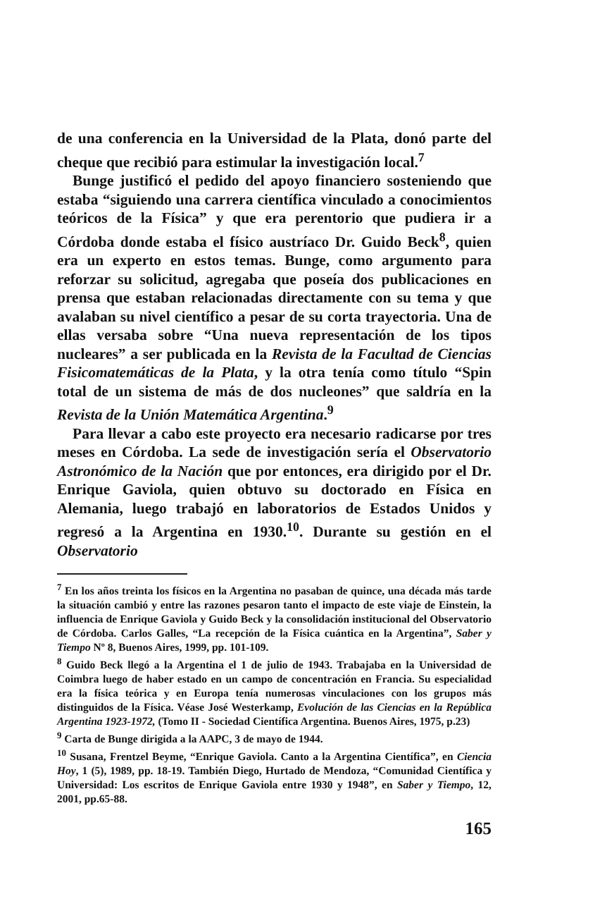de una conferencia en la Universidad de la Plata, donó parte del cheque que recibió para estimular la investigación local.<sup>7</sup>
Bunge justificó el pedido del apoyo financiero sosteniendo que estaba “siguiendo una carrera científica vinculado a conocimientos teóricos de la Física” y que era perentorio que pudiera ir a Córdoba donde estaba el físico austríaco Dr. Guido Beck<sup>8</sup>, quien era un experto en estos temas. Bunge, como argumento para reforzar su solicitud, agregaba que poseía dos publicaciones en prensa que estaban relacionadas directamente con su tema y que avalaban su nivel científico a pesar de su corta trayectoria. Una de ellas versaba sobre “Una nueva representación de los tipos nucleares” a ser publicada en la Revista de la Facultad de Ciencias Fisicomatemáticas de la Plata, y la otra tenía como título “Spin total de un sistema de más de dos nucleones” que saldría en la Revista de la Unión Matemática Argentina.<sup>9</sup>
Para llevar a cabo este proyecto era necesario radicarse por tres meses en Córdoba. La sede de investigación sería el Observatorio Astronómico de la Nación que por entonces, era dirigido por el Dr. Enrique Gaviola, quien obtuvo su doctorado en Física en Alemania, luego trabajó en laboratorios de Estados Unidos y regresó a la Argentina en 1930.<sup>10</sup>. Durante su gestión en el Observatorio
<sup>7</sup> En los años treinta los físicos en la Argentina no pasaban de quince, una década más tarde la situación cambió y entre las razones pesaron tanto el impacto de este viaje de Einstein, la influencia de Enrique Gaviola y Guido Beck y la consolidación institucional del Observatorio de Córdoba. Carlos Galles, “La recepción de la Física cuántica en la Argentina”, Saber y Tiempo Nº 8, Buenos Aires, 1999, pp. 101-109.
<sup>8</sup> Guido Beck llegó a la Argentina el 1 de julio de 1943. Trabajaba en la Universidad de Coimbra luego de haber estado en un campo de concentración en Francia. Su especialidad era la física teórica y en Europa tenía numerosas vinculaciones con los grupos más distinguidos de la Física. Véase José Westerkamp, Evolución de las Ciencias en la República Argentina 1923-1972, (Tomo II - Sociedad Científica Argentina. Buenos Aires, 1975, p.23)
<sup>9</sup> Carta de Bunge dirigida a la AAPC, 3 de mayo de 1944.
<sup>10</sup> Susana, Frentzel Beyme, “Enrique Gaviola. Canto a la Argentina Científica”, en Ciencia Hoy, 1 (5), 1989, pp. 18-19. También Diego, Hurtado de Mendoza, “Comunidad Científica y Universidad: Los escritos de Enrique Gaviola entre 1930 y 1948”, en Saber y Tiempo, 12, 2001, pp.65-88.
165